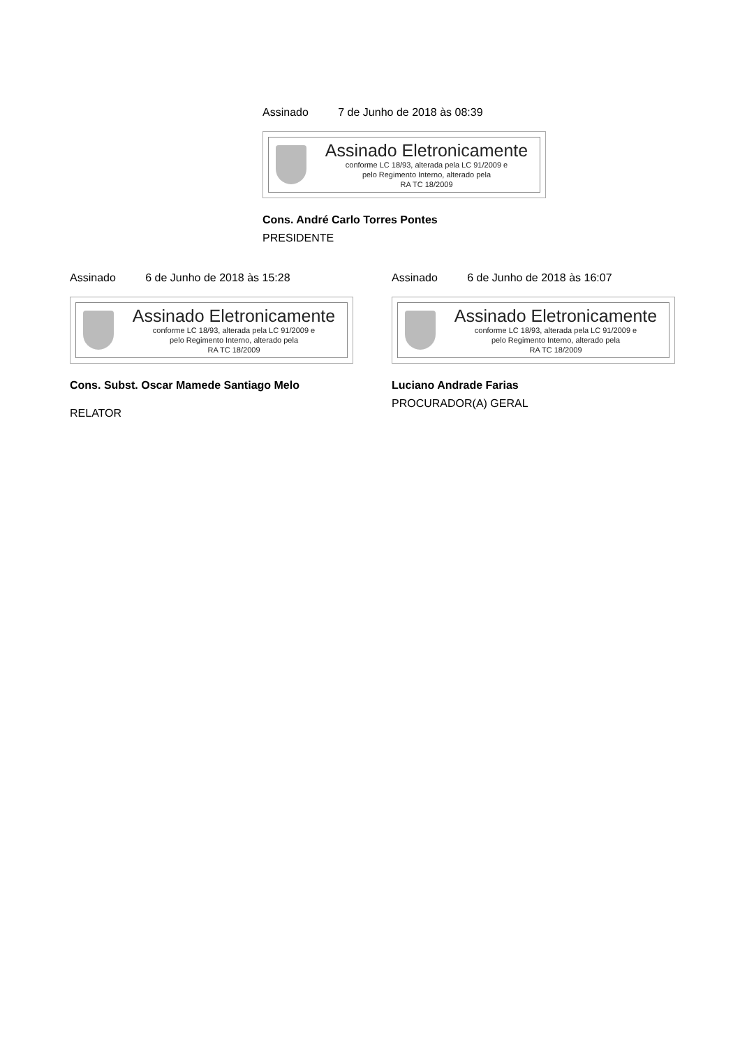Assinado 7 de Junho de 2018 às 08:39
Assinado Eletronicamente
conforme LC 18/93, alterada pela LC 91/2009 e
pelo Regimento Interno, alterado pela
RA TC 18/2009
Cons. André Carlo Torres Pontes
PRESIDENTE
Assinado 6 de Junho de 2018 às 15:28
Assinado Eletronicamente
conforme LC 18/93, alterada pela LC 91/2009 e
pelo Regimento Interno, alterado pela
RA TC 18/2009
Cons. Subst. Oscar Mamede Santiago Melo
RELATOR
Assinado 6 de Junho de 2018 às 16:07
Assinado Eletronicamente
conforme LC 18/93, alterada pela LC 91/2009 e
pelo Regimento Interno, alterado pela
RA TC 18/2009
Luciano Andrade Farias
PROCURADOR(A) GERAL